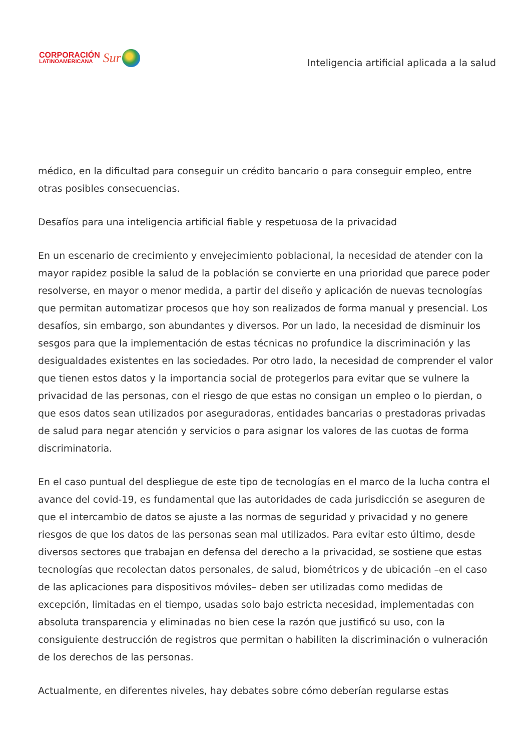CORPORACIÓN
LATINOAMERICANA
Sur
Inteligencia artificial aplicada a la salud
médico, en la dificultad para conseguir un crédito bancario o para conseguir empleo, entre otras posibles consecuencias.
Desafíos para una inteligencia artificial fiable y respetuosa de la privacidad
En un escenario de crecimiento y envejecimiento poblacional, la necesidad de atender con la mayor rapidez posible la salud de la población se convierte en una prioridad que parece poder resolverse, en mayor o menor medida, a partir del diseño y aplicación de nuevas tecnologías que permitan automatizar procesos que hoy son realizados de forma manual y presencial. Los desafíos, sin embargo, son abundantes y diversos. Por un lado, la necesidad de disminuir los sesgos para que la implementación de estas técnicas no profundice la discriminación y las desigualdades existentes en las sociedades. Por otro lado, la necesidad de comprender el valor que tienen estos datos y la importancia social de protegerlos para evitar que se vulnere la privacidad de las personas, con el riesgo de que estas no consigan un empleo o lo pierdan, o que esos datos sean utilizados por aseguradoras, entidades bancarias o prestadoras privadas de salud para negar atención y servicios o para asignar los valores de las cuotas de forma discriminatoria.
En el caso puntual del despliegue de este tipo de tecnologías en el marco de la lucha contra el avance del covid-19, es fundamental que las autoridades de cada jurisdicción se aseguren de que el intercambio de datos se ajuste a las normas de seguridad y privacidad y no genere riesgos de que los datos de las personas sean mal utilizados. Para evitar esto último, desde diversos sectores que trabajan en defensa del derecho a la privacidad, se sostiene que estas tecnologías que recolectan datos personales, de salud, biométricos y de ubicación –en el caso de las aplicaciones para dispositivos móviles– deben ser utilizadas como medidas de excepción, limitadas en el tiempo, usadas solo bajo estricta necesidad, implementadas con absoluta transparencia y eliminadas no bien cese la razón que justificó su uso, con la consiguiente destrucción de registros que permitan o habiliten la discriminación o vulneración de los derechos de las personas.
Actualmente, en diferentes niveles, hay debates sobre cómo deberían regularse estas